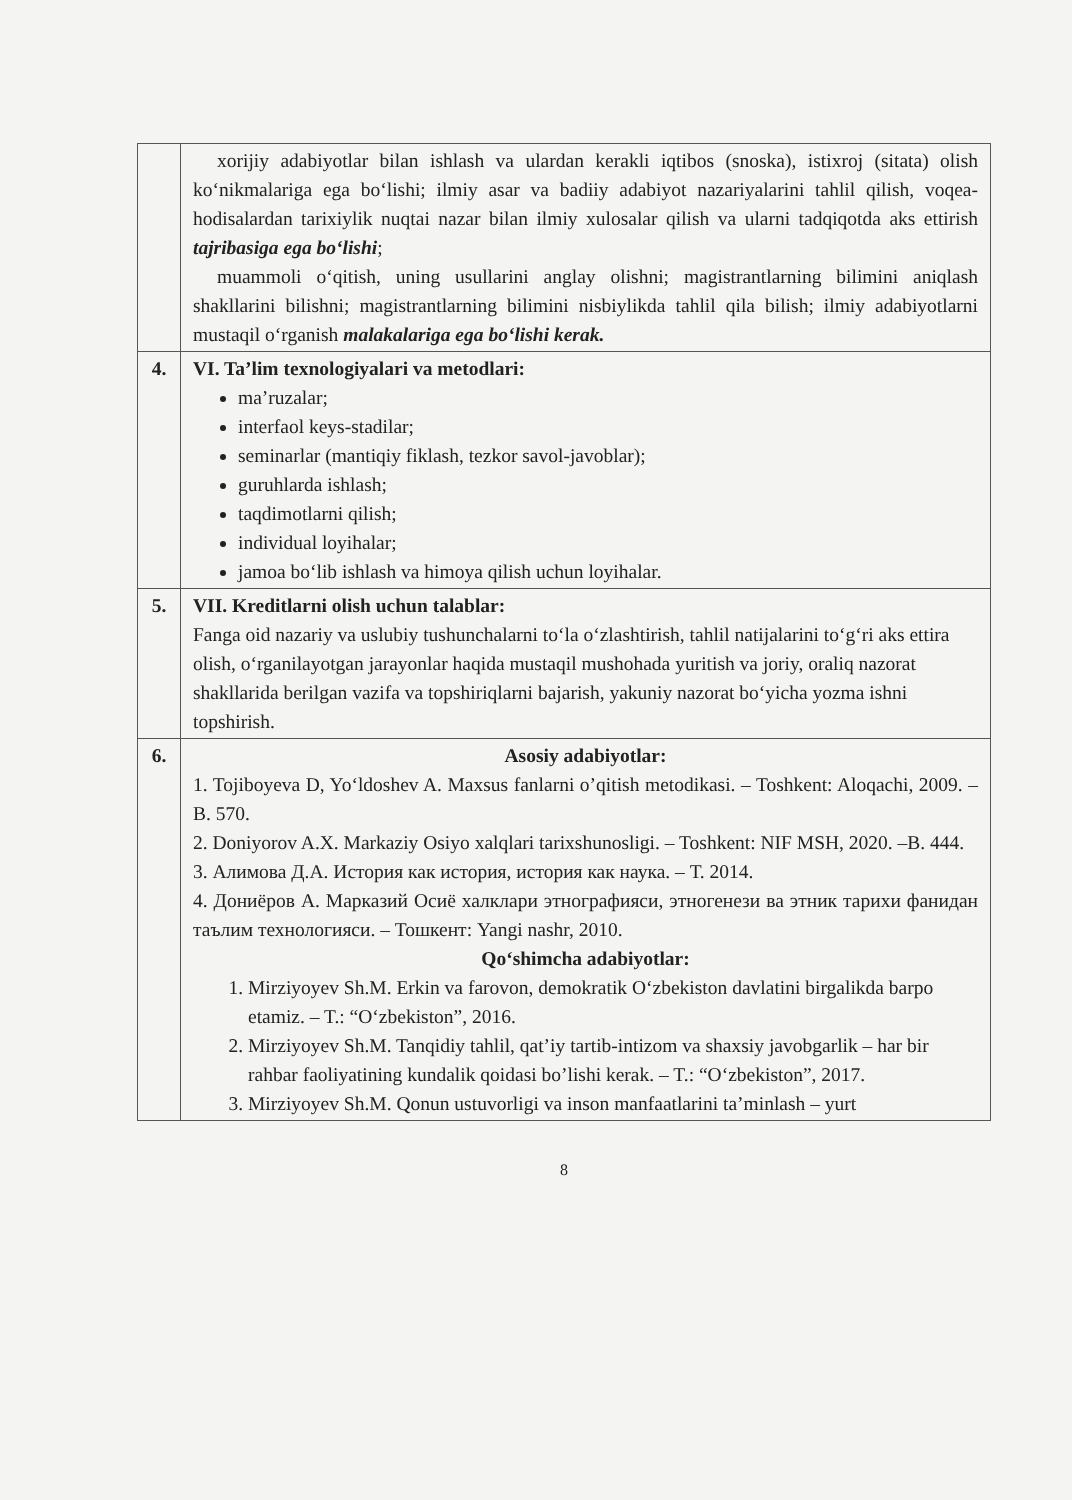| | xorijiy adabiyotlar bilan ishlash va ulardan kerakli iqtibos (snoska), istixroj (sitata) olish ko‘nikmalariga ega bo‘lishi; ilmiy asar va badiiy adabiyot nazariyalarini tahlil qilish, voqea-hodisalardan tarixiylik nuqtai nazar bilan ilmiy xulosalar qilish va ularni tadqiqotda aks ettirish tajribasiga ega bo‘lishi ; muammoli o‘qitish, uning usullarini anglay olishni; magistrantlarning bilimini aniqlash shakllarini bilishni; magistrantlarning bilimini nisbiylikda tahlil qila bilish; ilmiy adabiyotlarni mustaqil o‘rganish malakalariga ega bo‘lishi kerak. |
| 4. | VI. Ta’lim texnologiyalari va metodlari: ma’ruzalar; interfaol keys-stadilar; seminarlar (mantiqiy fiklash, tezkor savol-javoblar); guruhlarda ishlash; taqdimotlarni qilish; individual loyihalar; jamoa bo‘lib ishlash va himoya qilish uchun loyihalar. |
| 5. | VII. Kreditlarni olish uchun talablar: Fanga oid nazariy va uslubiy tushunchalarni to‘la o‘zlashtirish, tahlil natijalarini to‘g‘ri aks ettira olish, o‘rganilayotgan jarayonlar haqida mustaqil mushohada yuritish va joriy, oraliq nazorat shakllarida berilgan vazifa va topshiriqlarni bajarish, yakuniy nazorat bo‘yicha yozma ishni topshirish. |
| 6. | Asosiy adabiyotlar: 1. Tojiboyeva D, Yo‘ldoshev A. Maxsus fanlarni o’qitish metodikasi. – Toshkent: Aloqachi, 2009. – B. 570. 2. Doniyorov A.X. Markaziy Osiyo xalqlari tarixshunosligi. – Toshkent: NIF MSH, 2020. –B. 444. 3. Алимова Д.А. История как история, история как наука. – Т. 2014. 4. Дониёров А. Марказий Осиё халклари этнографияси, этногенези ва этник тарихи фанидан таълим технологияси. – Тошкент: Yangi nashr, 2010. Qo‘shimcha adabiyotlar: 1. Mirziyoyev Sh.M. Erkin va farovon, demokratik O‘zbekiston davlatini birgalikda barpo etamiz. – T.: “O‘zbekiston”, 2016. 2. Mirziyoyev Sh.M. Tanqidiy tahlil, qat’iy tartib-intizom va shaxsiy javobgarlik – har bir rahbar faoliyatining kundalik qoidasi bo’lishi kerak. – T.: “O‘zbekiston”, 2017. 3. Mirziyoyev Sh.M. Qonun ustuvorligi va inson manfaatlarini ta’minlash – yurt |
8